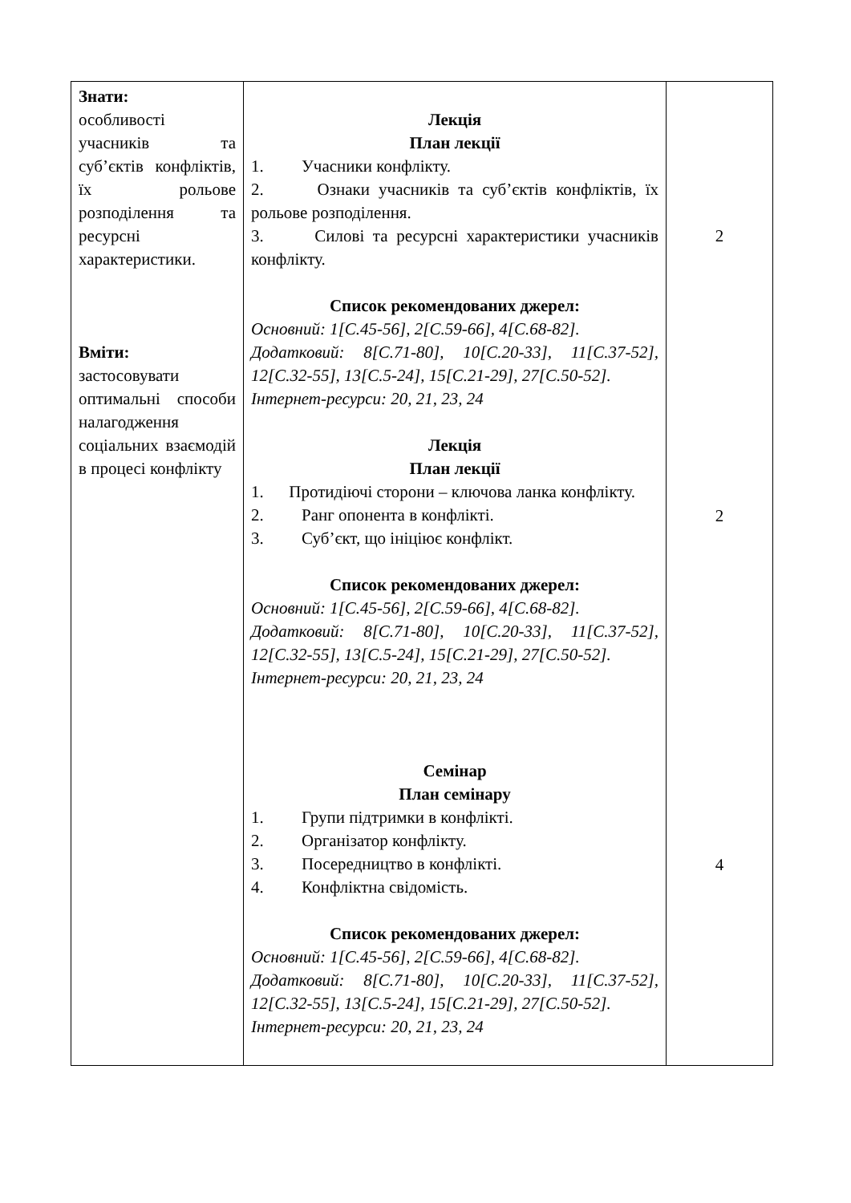| Знати: особливості учасників та суб’єктів конфліктів, їх рольове розподілення та ресурсні характеристики. Вміти: застосовувати оптимальні способи налагодження соціальних взаємодій в процесі конфлікту | Лекція План лекції 1. Учасники конфлікту. 2. Ознаки учасників та суб’єктів конфліктів, їх рольове розподілення. 3. Силові та ресурсні характеристики учасників конфлікту. Список рекомендованих джерел: Основний: 1[С.45-56], 2[С.59-66], 4[С.68-82]. Додатковий: 8[С.71-80], 10[С.20-33], 11[С.37-52], 12[С.32-55], 13[С.5-24], 15[С.21-29], 27[С.50-52]. Інтернет-ресурси: 20, 21, 23, 24 Лекція План лекції 1. Протидіючі сторони – ключова ланка конфлікту. 2. Ранг опонента в конфлікті. 3. Суб’єкт, що ініціює конфлікт. Список рекомендованих джерел: Основний: 1[С.45-56], 2[С.59-66], 4[С.68-82]. Додатковий: 8[С.71-80], 10[С.20-33], 11[С.37-52], 12[С.32-55], 13[С.5-24], 15[С.21-29], 27[С.50-52]. Інтернет-ресурси: 20, 21, 23, 24 Семінар План семінару 1. Групи підтримки в конфлікті. 2. Організатор конфлікту. 3. Посередництво в конфлікті. 4. Конфліктна свідомість. Список рекомендованих джерел: Основний: 1[С.45-56], 2[С.59-66], 4[С.68-82]. Додатковий: 8[С.71-80], 10[С.20-33], 11[С.37-52], 12[С.32-55], 13[С.5-24], 15[С.21-29], 27[С.50-52]. Інтернет-ресурси: 20, 21, 23, 24 | 2 2 4 |